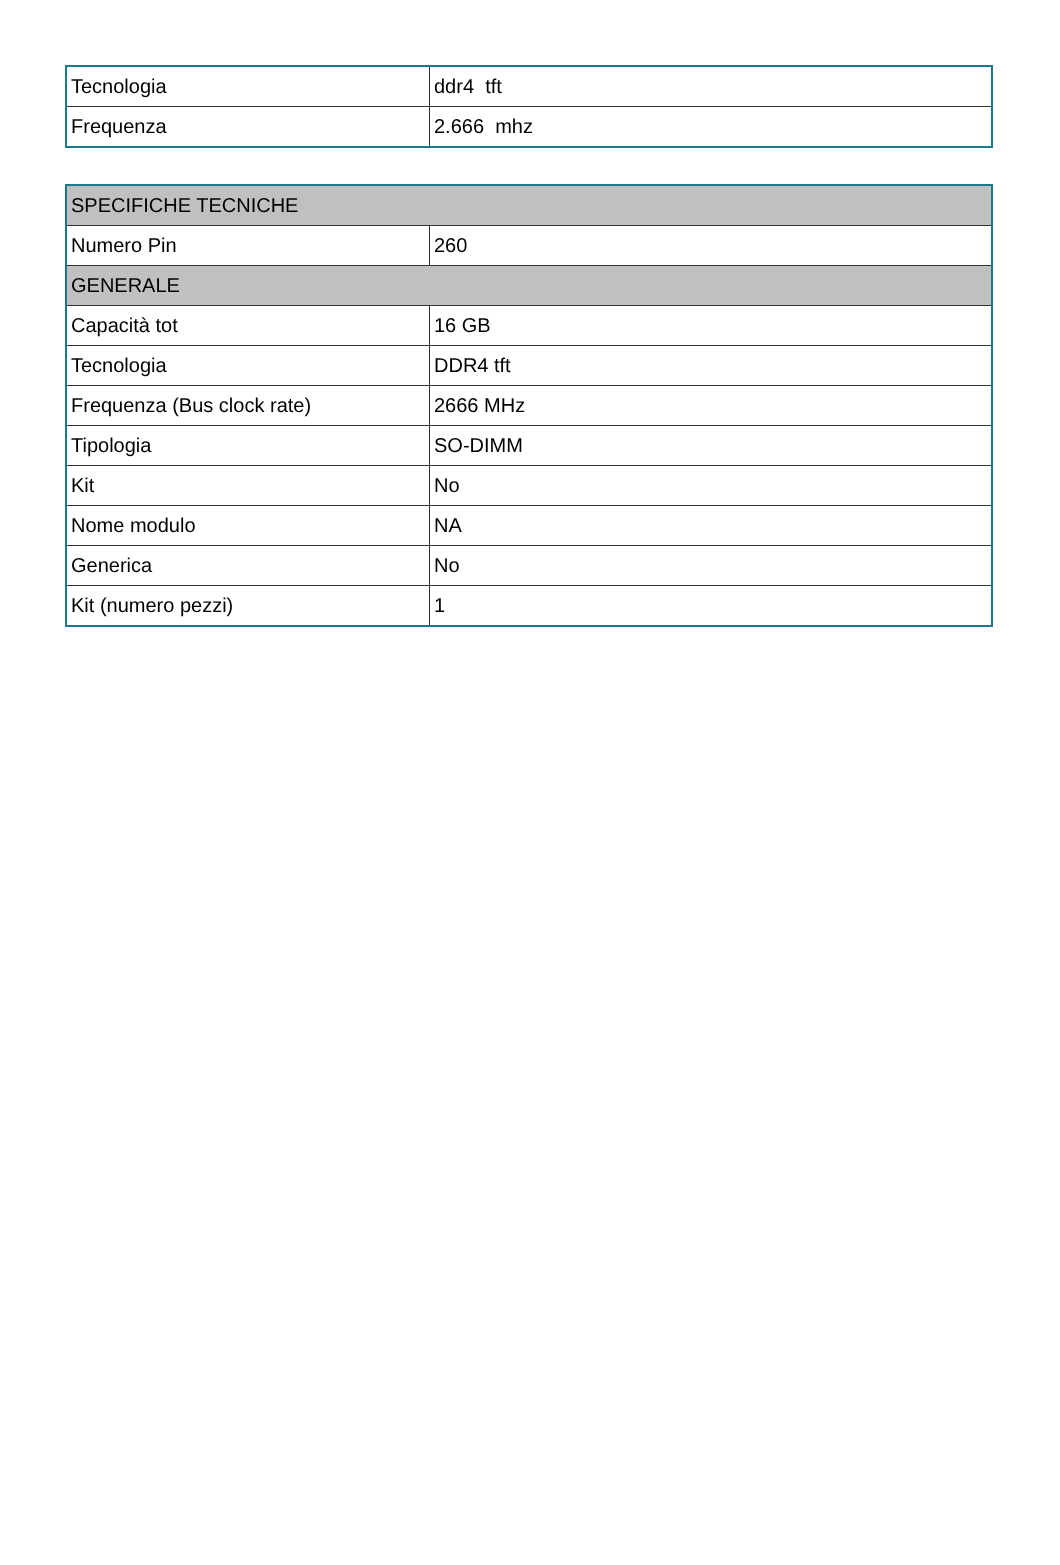| Tecnologia | ddr4 tft |
| Frequenza | 2.666 mhz |
| SPECIFICHE TECNICHE | |
| --- | --- |
| Numero Pin | 260 |
| GENERALE | |
| Capacità tot | 16 GB |
| Tecnologia | DDR4 tft |
| Frequenza (Bus clock rate) | 2666 MHz |
| Tipologia | SO-DIMM |
| Kit | No |
| Nome modulo | NA |
| Generica | No |
| Kit (numero pezzi) | 1 |